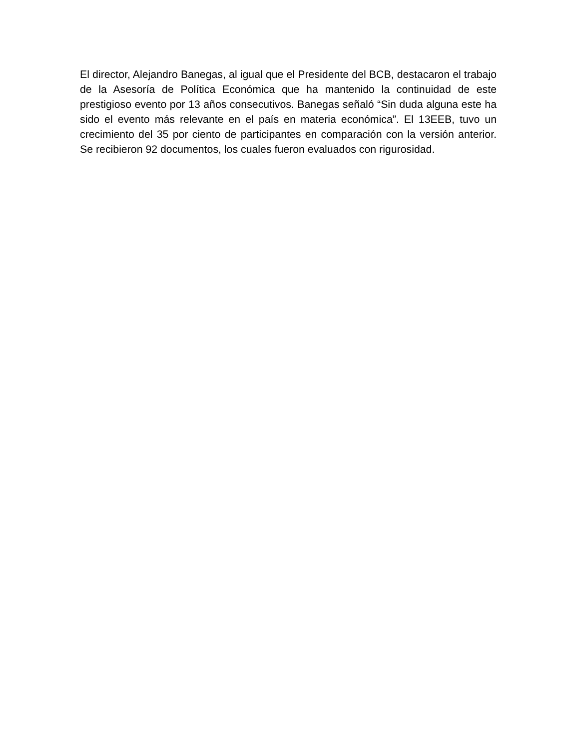El director, Alejandro Banegas, al igual que el Presidente del BCB, destacaron el trabajo de la Asesoría de Política Económica que ha mantenido la continuidad de este prestigioso evento por 13 años consecutivos. Banegas señaló “Sin duda alguna este ha sido el evento más relevante en el país en materia económica”. El 13EEB, tuvo un crecimiento del 35 por ciento de participantes en comparación con la versión anterior. Se recibieron 92 documentos, los cuales fueron evaluados con rigurosidad.